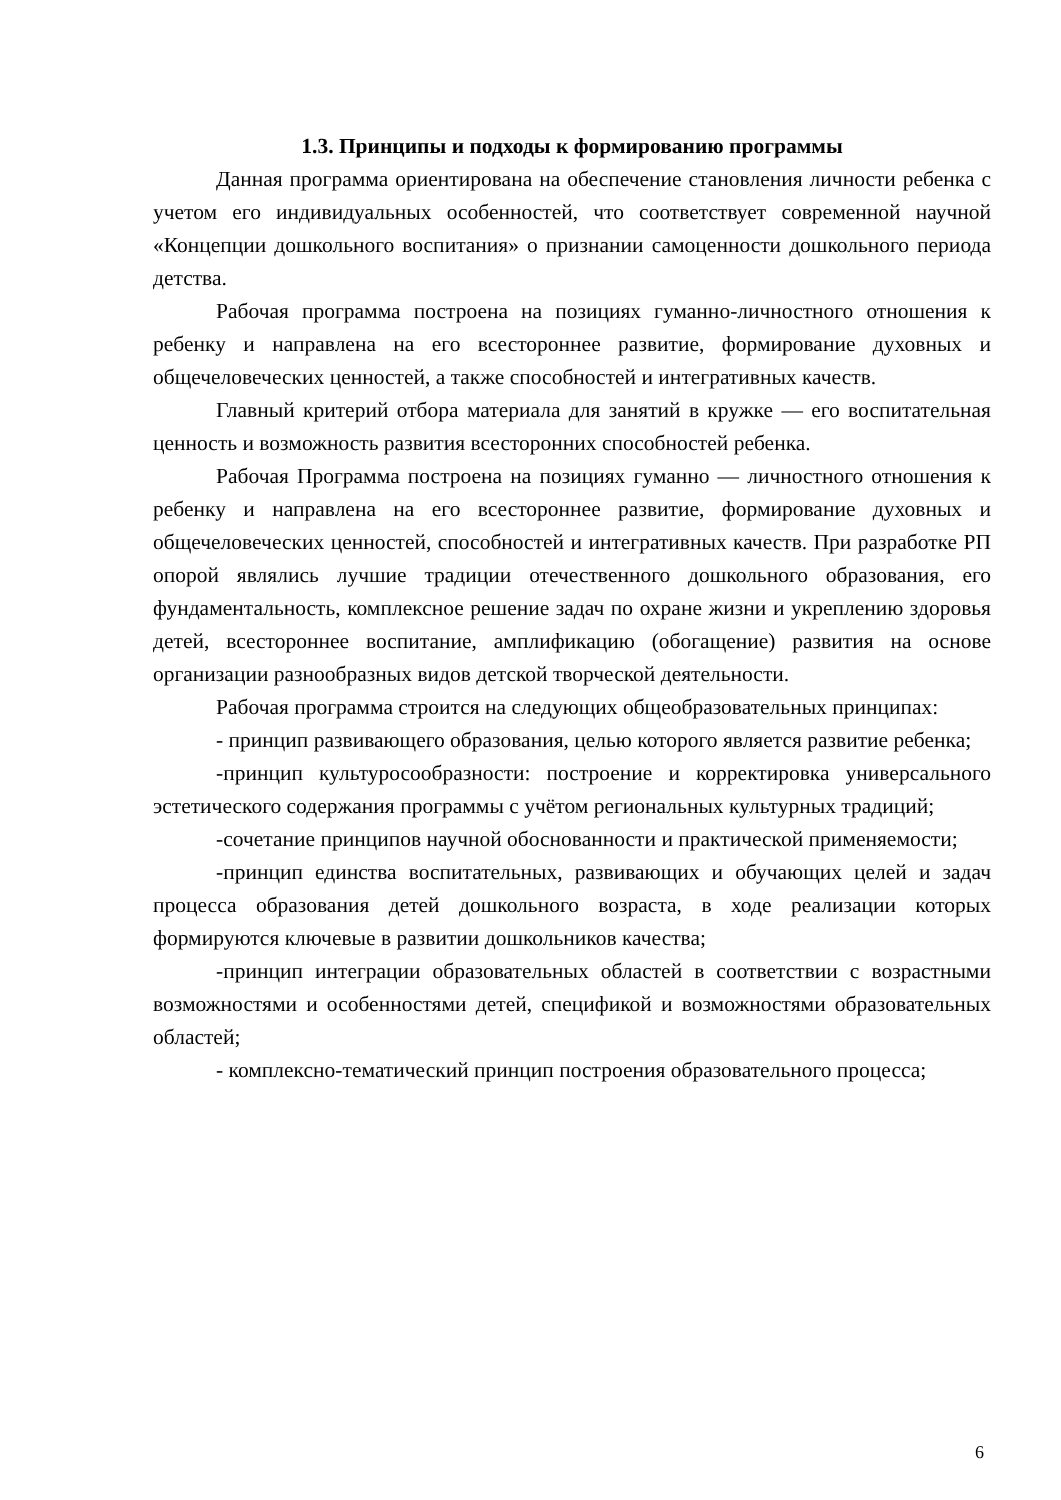1.3. Принципы и подходы к формированию программы
Данная программа ориентирована на обеспечение становления личности ребенка с учетом его индивидуальных особенностей, что соответствует современной научной «Концепции дошкольного воспитания» о признании самоценности дошкольного периода детства.
Рабочая программа построена на позициях гуманно-личностного отношения к ребенку и направлена на его всестороннее развитие, формирование духовных и общечеловеческих ценностей, а также способностей и интегративных качеств.
Главный критерий отбора материала для занятий в кружке — его воспитательная ценность и возможность развития всесторонних способностей ребенка.
Рабочая Программа построена на позициях гуманно — личностного отношения к ребенку и направлена на его всестороннее развитие, формирование духовных и общечеловеческих ценностей, способностей и интегративных качеств. При разработке РП опорой являлись лучшие традиции отечественного дошкольного образования, его фундаментальность, комплексное решение задач по охране жизни и укреплению здоровья детей, всестороннее воспитание, амплификацию (обогащение) развития на основе организации разнообразных видов детской творческой деятельности.
Рабочая программа строится на следующих общеобразовательных принципах:
- принцип развивающего образования, целью которого является развитие ребенка;
-принцип культуросообразности: построение и корректировка универсального эстетического содержания программы с учётом региональных культурных традиций;
-сочетание принципов научной обоснованности и практической применяемости;
-принцип единства воспитательных, развивающих и обучающих целей и задач процесса образования детей дошкольного возраста, в ходе реализации которых формируются ключевые в развитии дошкольников качества;
-принцип интеграции образовательных областей в соответствии с возрастными возможностями и особенностями детей, спецификой и возможностями образовательных областей;
- комплексно-тематический принцип построения образовательного процесса;
6